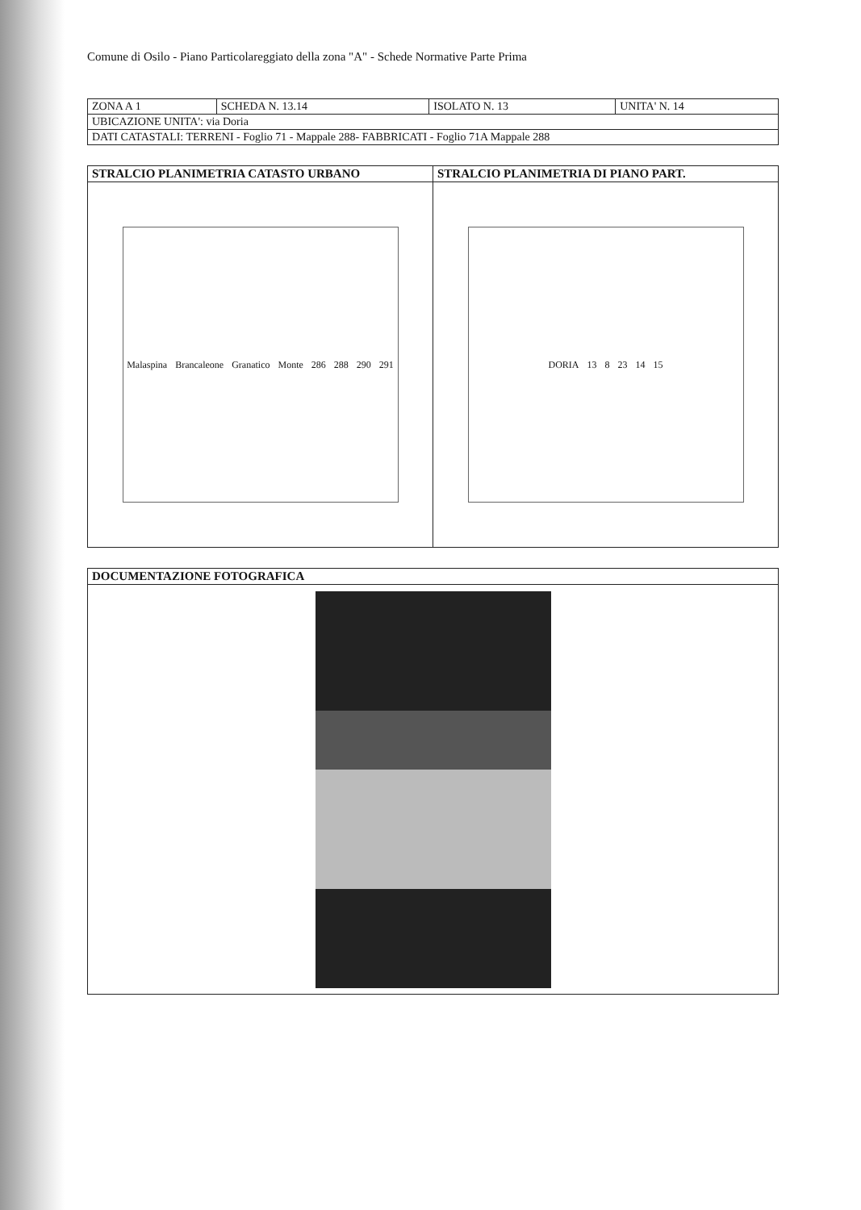Comune di Osilo - Piano Particolareggiato della zona "A" - Schede Normative Parte Prima
| ZONA A 1 | SCHEDA N. 13.14 | ISOLATO N. 13 | UNITA' N. 14 |
| UBICAZIONE UNITA': via Doria | | | |
| DATI CATASTALI: TERRENI - Foglio 71 - Mappale 288- FABBRICATI - Foglio 71A Mappale 288 | | | |
| STRALCIO PLANIMETRIA CATASTO URBANO | STRALCIO PLANIMETRIA DI PIANO PART. |
| --- | --- |
| Malaspina Brancaleone Granatico Monte 286 288 290 291 | DORIA 13 8 23 14 15 |
| DOCUMENTAZIONE FOTOGRAFICA |
| --- |